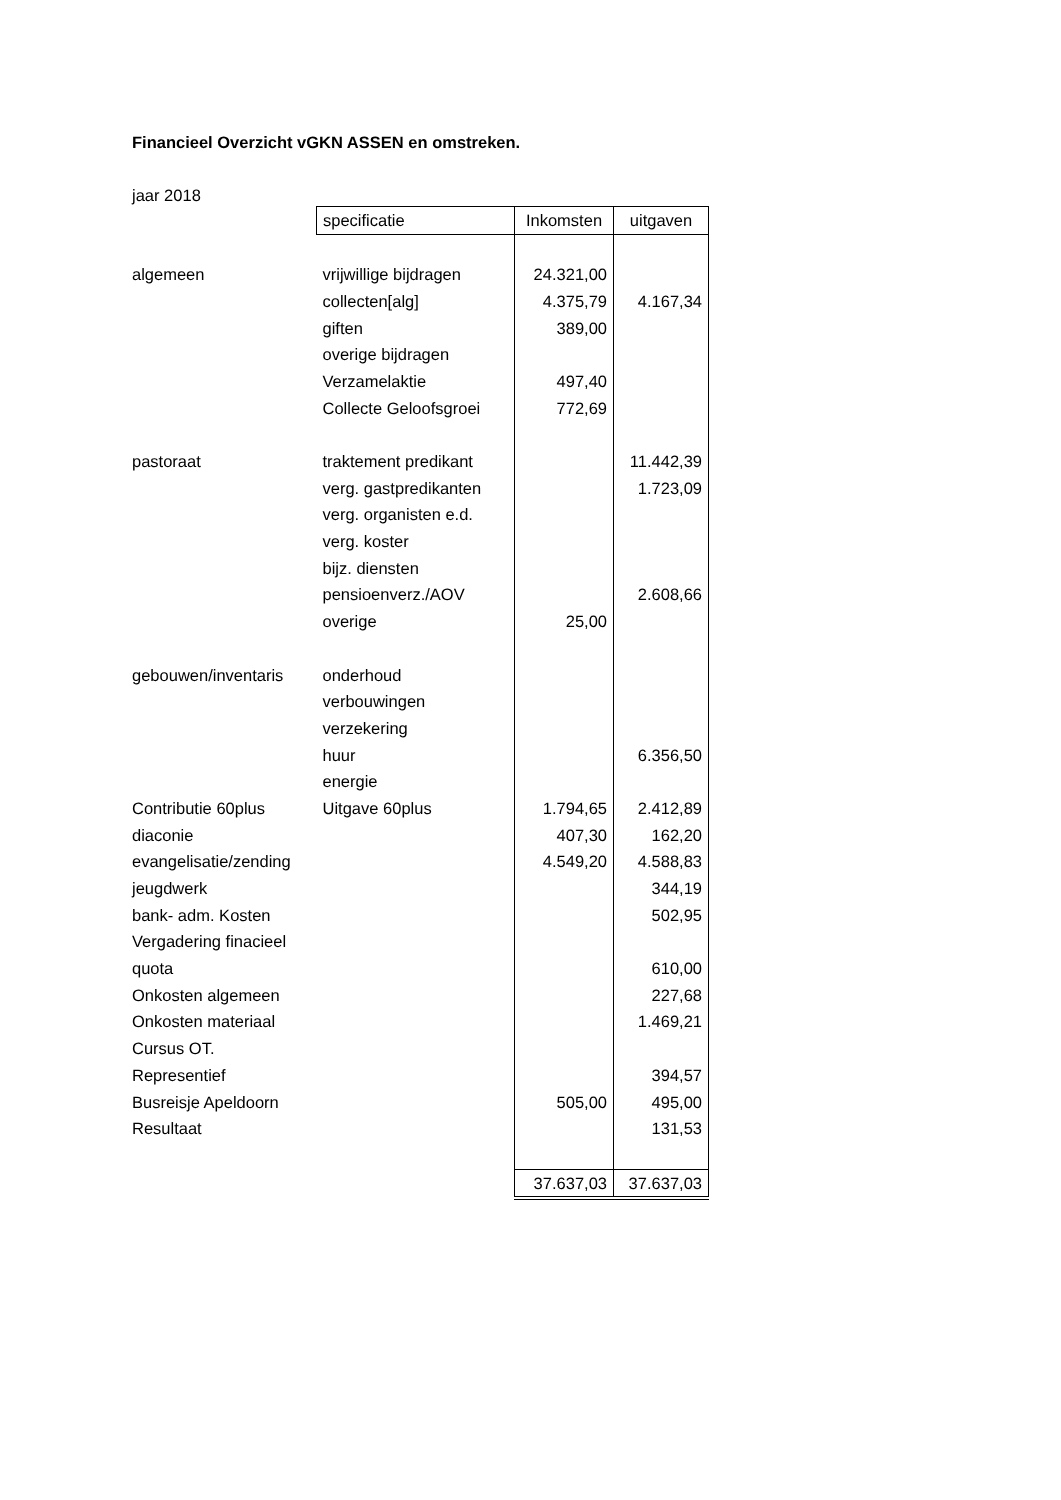Financieel Overzicht vGKN ASSEN en omstreken.
jaar 2018
| | specificatie | Inkomsten | uitgaven |
| algemeen | vrijwillige bijdragen | 24.321,00 | |
| | collecten[alg] | 4.375,79 | 4.167,34 |
| | giften | 389,00 | |
| | overige bijdragen | | |
| | Verzamelaktie | 497,40 | |
| | Collecte Geloofsgroei | 772,69 | |
| pastoraat | traktement predikant | | 11.442,39 |
| | verg. gastpredikanten | | 1.723,09 |
| | verg. organisten e.d. | | |
| | verg. koster | | |
| | bijz. diensten | | |
| | pensioenverz./AOV | | 2.608,66 |
| | overige | 25,00 | |
| gebouwen/inventaris | onderhoud | | |
| | verbouwingen | | |
| | verzekering | | |
| | huur | | 6.356,50 |
| | energie | | |
| Contributie 60plus | Uitgave 60plus | 1.794,65 | 2.412,89 |
| diaconie | | 407,30 | 162,20 |
| evangelisatie/zending | | 4.549,20 | 4.588,83 |
| jeugdwerk | | | 344,19 |
| bank- adm. Kosten | | | 502,95 |
| Vergadering finacieel | | | |
| quota | | | 610,00 |
| Onkosten algemeen | | | 227,68 |
| Onkosten materiaal | | | 1.469,21 |
| Cursus OT. | | | |
| Representief | | | 394,57 |
| Busreisje Apeldoorn | | 505,00 | 495,00 |
| Resultaat | | | 131,53 |
| | | 37.637,03 | 37.637,03 |